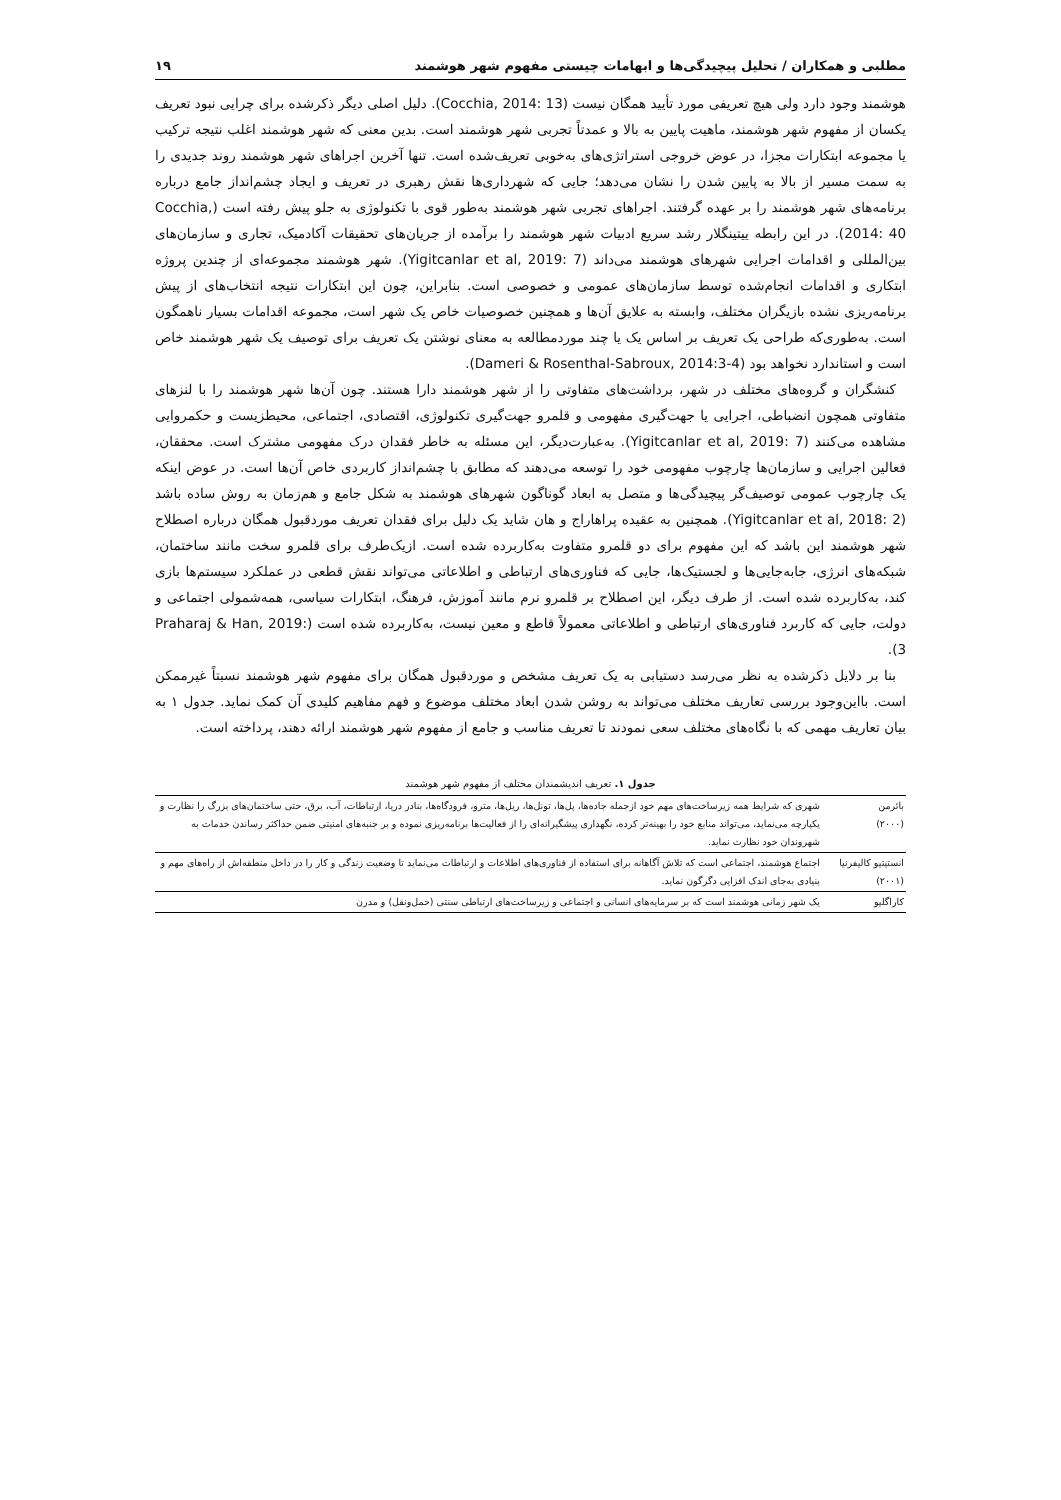مطلبی و همکاران / تحلیل پیچیدگی‌ها و ابهامات چیستی مفهوم شهر هوشمند ۱۹
هوشمند وجود دارد ولی هیچ تعریفی مورد تأیید همگان نیست (Cocchia, 2014: 13). دلیل اصلی دیگر ذکرشده برای چرایی نبود تعریف یکسان از مفهوم شهر هوشمند، ماهیت پایین به بالا و عمدتاً تجربی شهر هوشمند است. بدین معنی که شهر هوشمند اغلب نتیجه ترکیب یا مجموعه ابتکارات مجزا، در عوض خروجی استراتژی‌های به‌خوبی تعریف‌شده است. تنها آخرین اجراهای شهر هوشمند روند جدیدی را به سمت مسیر از بالا به پایین شدن را نشان می‌دهد؛ جایی که شهرداری‌ها نقش رهبری در تعریف و ایجاد چشم‌انداز جامع درباره برنامه‌های شهر هوشمند را بر عهده گرفتند. اجراهای تجربی شهر هوشمند به‌طور قوی با تکنولوژی به جلو پیش رفته است (Cocchia, 2014: 40). در این رابطه ییتینگلار رشد سریع ادبیات شهر هوشمند را برآمده از جریان‌های تحقیقات آکادمیک، تجاری و سازمان‌های بین‌المللی و اقدامات اجرایی شهرهای هوشمند می‌داند (Yigitcanlar et al, 2019: 7). شهر هوشمند مجموعه‌ای از چندین پروژه ابتکاری و اقدامات انجام‌شده توسط سازمان‌های عمومی و خصوصی است. بنابراین، چون این ابتکارات نتیجه انتخاب‌های از پیش برنامه‌ریزی نشده بازیگران مختلف، وابسته به علایق آن‌ها و همچنین خصوصیات خاص یک شهر است، مجموعه اقدامات بسیار ناهمگون است. به‌طوری‌که طراحی یک تعریف بر اساس یک یا چند موردمطالعه به معنای نوشتن یک تعریف برای توصیف یک شهر هوشمند خاص است و استاندارد نخواهد بود (Dameri & Rosenthal-Sabroux, 2014:3-4).
کنشگران و گروه‌های مختلف در شهر، برداشت‌های متفاوتی را از شهر هوشمند دارا هستند. چون آن‌ها شهر هوشمند را با لنزهای متفاوتی همچون انضباطی، اجرایی یا جهت‌گیری مفهومی و قلمرو جهت‌گیری تکنولوژی، اقتصادی، اجتماعی، محیطزیست و حکمروایی مشاهده می‌کنند (Yigitcanlar et al, 2019: 7). به‌عبارت‌دیگر، این مسئله به خاطر فقدان درک مفهومی مشترک است. محققان، فعالین اجرایی و سازمان‌ها چارچوب مفهومی خود را توسعه می‌دهند که مطابق با چشم‌انداز کاربردی خاص آن‌ها است. در عوض اینکه یک چارچوب عمومی توصیف‌گر پیچیدگی‌ها و متصل به ابعاد گوناگون شهرهای هوشمند به شکل جامع و هم‌زمان به روش ساده باشد (Yigitcanlar et al, 2018: 2). همچنین به عقیده پراهاراج و هان شاید یک دلیل برای فقدان تعریف موردقبول همگان درباره اصطلاح شهر هوشمند این باشد که این مفهوم برای دو قلمرو متفاوت به‌کاربرده شده است. ازیک‌طرف برای قلمرو سخت مانند ساختمان، شبکه‌های انرژی، جابه‌جایی‌ها و لجستیک‌ها، جایی که فناوری‌های ارتباطی و اطلاعاتی می‌تواند نقش قطعی در عملکرد سیستم‌ها بازی کند، به‌کاربرده شده است. از طرف دیگر، این اصطلاح بر قلمرو نرم مانند آموزش، فرهنگ، ابتکارات سیاسی، همه‌شمولی اجتماعی و دولت، جایی که کاربرد فناوری‌های ارتباطی و اطلاعاتی معمولاً قاطع و معین نیست، به‌کاربرده شده است (Praharaj & Han, 2019: 3).
بنا بر دلایل ذکرشده به نظر می‌رسد دستیابی به یک تعریف مشخص و موردقبول همگان برای مفهوم شهر هوشمند نسبتاً غیرممکن است. بااین‌وجود بررسی تعاریف مختلف می‌تواند به روشن شدن ابعاد مختلف موضوع و فهم مفاهیم کلیدی آن کمک نماید. جدول ۱ به بیان تعاریف مهمی که با نگاه‌های مختلف سعی نمودند تا تعریف مناسب و جامع از مفهوم شهر هوشمند ارائه دهند، پرداخته است.
جدول ۱. تعریف اندیشمندان مختلف از مفهوم شهر هوشمند
| بائرمن (۲۰۰۰) | شهری که شرایط همه زیرساخت‌های مهم خود ازجمله جاده‌ها، پل‌ها، تونل‌ها، ریل‌ها، مترو، فرودگاه‌ها، بنادر دریا، ارتباطات، آب، برق، حتی ساختمان‌های بزرگ را نظارت و یکپارچه می‌نماید، می‌تواند منابع خود را بهینه‌تر کرده، نگهداری پیشگیرانه‌ای را از فعالیت‌ها برنامه‌ریزی نموده و بر جنبه‌های امنیتی ضمن حداکثر رساندن خدمات به شهروندان خود نظارت نماید. |
| انستیتیو کالیفرنیا (۲۰۰۱) | اجتماع هوشمند، اجتماعی است که تلاش آگاهانه برای استفاده از فناوری‌های اطلاعات و ارتباطات می‌نماید تا وضعیت زندگی و کار را در داخل منطقه‌اش از راه‌های مهم و بنیادی به‌جای اندک افزایی دگرگون نماید. |
| کاراگلیو | یک شهر زمانی هوشمند است که بر سرمایه‌های انسانی و اجتماعی و زیرساخت‌های ارتباطی سنتی (حمل‌ونقل) و مدرن |